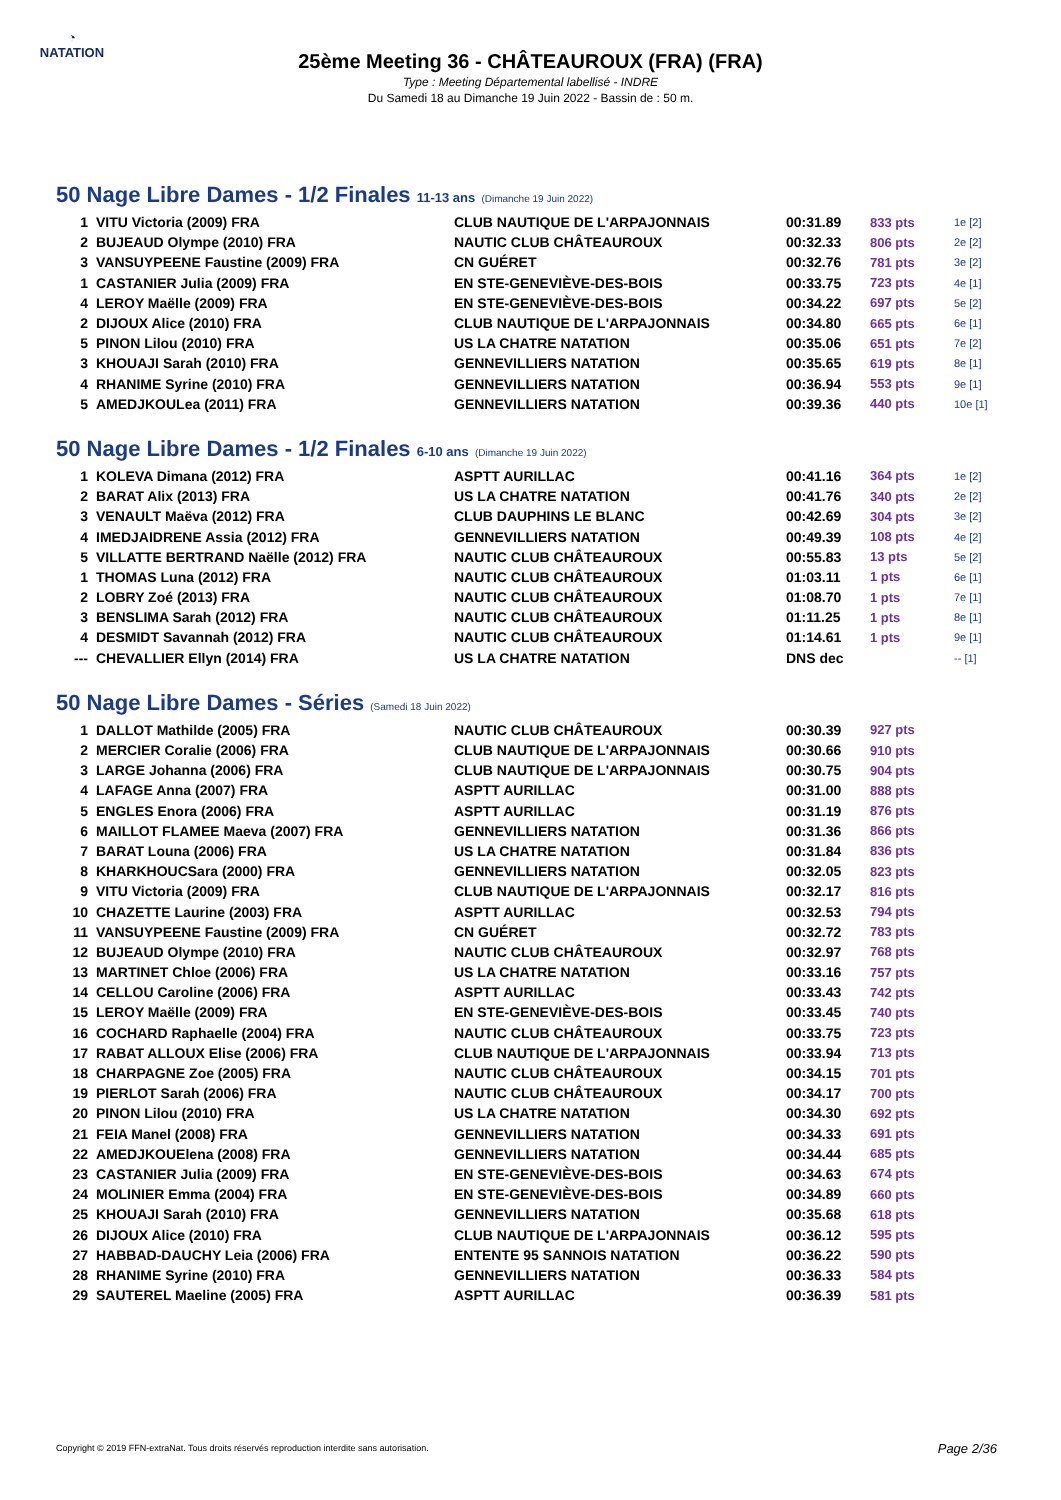◔
NATATION
25ème Meeting 36 - CHÂTEAUROUX (FRA) (FRA)
Type : Meeting Départemental labellisé - INDRE
Du Samedi 18 au Dimanche 19 Juin 2022 - Bassin de : 50 m.
50 Nage Libre Dames - 1/2 Finales 11-13 ans (Dimanche 19 Juin 2022)
| 1 | VITU Victoria (2009) FRA | CLUB NAUTIQUE DE L'ARPAJONNAIS | 00:31.89 | 833 pts | 1e [2] |
| 2 | BUJEAUD Olympe (2010) FRA | NAUTIC CLUB CHÂTEAUROUX | 00:32.33 | 806 pts | 2e [2] |
| 3 | VANSUYPEENE Faustine (2009) FRA | CN GUÉRET | 00:32.76 | 781 pts | 3e [2] |
| 1 | CASTANIER Julia (2009) FRA | EN STE-GENEVIÈVE-DES-BOIS | 00:33.75 | 723 pts | 4e [1] |
| 4 | LEROY Maëlle (2009) FRA | EN STE-GENEVIÈVE-DES-BOIS | 00:34.22 | 697 pts | 5e [2] |
| 2 | DIJOUX Alice (2010) FRA | CLUB NAUTIQUE DE L'ARPAJONNAIS | 00:34.80 | 665 pts | 6e [1] |
| 5 | PINON Lilou (2010) FRA | US LA CHATRE NATATION | 00:35.06 | 651 pts | 7e [2] |
| 3 | KHOUAJI Sarah (2010) FRA | GENNEVILLIERS NATATION | 00:35.65 | 619 pts | 8e [1] |
| 4 | RHANIME Syrine (2010) FRA | GENNEVILLIERS NATATION | 00:36.94 | 553 pts | 9e [1] |
| 5 | AMEDJKOULea (2011) FRA | GENNEVILLIERS NATATION | 00:39.36 | 440 pts | 10e [1] |
50 Nage Libre Dames - 1/2 Finales 6-10 ans (Dimanche 19 Juin 2022)
| 1 | KOLEVA Dimana (2012) FRA | ASPTT AURILLAC | 00:41.16 | 364 pts | 1e [2] |
| 2 | BARAT Alix (2013) FRA | US LA CHATRE NATATION | 00:41.76 | 340 pts | 2e [2] |
| 3 | VENAULT Maëva (2012) FRA | CLUB DAUPHINS LE BLANC | 00:42.69 | 304 pts | 3e [2] |
| 4 | IMEDJAIDRENE Assia (2012) FRA | GENNEVILLIERS NATATION | 00:49.39 | 108 pts | 4e [2] |
| 5 | VILLATTE BERTRAND Naëlle (2012) FRA | NAUTIC CLUB CHÂTEAUROUX | 00:55.83 | 13 pts | 5e [2] |
| 1 | THOMAS Luna (2012) FRA | NAUTIC CLUB CHÂTEAUROUX | 01:03.11 | 1 pts | 6e [1] |
| 2 | LOBRY Zoé (2013) FRA | NAUTIC CLUB CHÂTEAUROUX | 01:08.70 | 1 pts | 7e [1] |
| 3 | BENSLIMA Sarah (2012) FRA | NAUTIC CLUB CHÂTEAUROUX | 01:11.25 | 1 pts | 8e [1] |
| 4 | DESMIDT Savannah (2012) FRA | NAUTIC CLUB CHÂTEAUROUX | 01:14.61 | 1 pts | 9e [1] |
| --- | CHEVALLIER Ellyn (2014) FRA | US LA CHATRE NATATION | DNS dec | | -- [1] |
50 Nage Libre Dames - Séries (Samedi 18 Juin 2022)
| 1 | DALLOT Mathilde (2005) FRA | NAUTIC CLUB CHÂTEAUROUX | 00:30.39 | 927 pts |
| 2 | MERCIER Coralie (2006) FRA | CLUB NAUTIQUE DE L'ARPAJONNAIS | 00:30.66 | 910 pts |
| 3 | LARGE Johanna (2006) FRA | CLUB NAUTIQUE DE L'ARPAJONNAIS | 00:30.75 | 904 pts |
| 4 | LAFAGE Anna (2007) FRA | ASPTT AURILLAC | 00:31.00 | 888 pts |
| 5 | ENGLES Enora (2006) FRA | ASPTT AURILLAC | 00:31.19 | 876 pts |
| 6 | MAILLOT FLAMEE Maeva (2007) FRA | GENNEVILLIERS NATATION | 00:31.36 | 866 pts |
| 7 | BARAT Louna (2006) FRA | US LA CHATRE NATATION | 00:31.84 | 836 pts |
| 8 | KHARKHOUCSara (2000) FRA | GENNEVILLIERS NATATION | 00:32.05 | 823 pts |
| 9 | VITU Victoria (2009) FRA | CLUB NAUTIQUE DE L'ARPAJONNAIS | 00:32.17 | 816 pts |
| 10 | CHAZETTE Laurine (2003) FRA | ASPTT AURILLAC | 00:32.53 | 794 pts |
| 11 | VANSUYPEENE Faustine (2009) FRA | CN GUÉRET | 00:32.72 | 783 pts |
| 12 | BUJEAUD Olympe (2010) FRA | NAUTIC CLUB CHÂTEAUROUX | 00:32.97 | 768 pts |
| 13 | MARTINET Chloe (2006) FRA | US LA CHATRE NATATION | 00:33.16 | 757 pts |
| 14 | CELLOU Caroline (2006) FRA | ASPTT AURILLAC | 00:33.43 | 742 pts |
| 15 | LEROY Maëlle (2009) FRA | EN STE-GENEVIÈVE-DES-BOIS | 00:33.45 | 740 pts |
| 16 | COCHARD Raphaelle (2004) FRA | NAUTIC CLUB CHÂTEAUROUX | 00:33.75 | 723 pts |
| 17 | RABAT ALLOUX Elise (2006) FRA | CLUB NAUTIQUE DE L'ARPAJONNAIS | 00:33.94 | 713 pts |
| 18 | CHARPAGNE Zoe (2005) FRA | NAUTIC CLUB CHÂTEAUROUX | 00:34.15 | 701 pts |
| 19 | PIERLOT Sarah (2006) FRA | NAUTIC CLUB CHÂTEAUROUX | 00:34.17 | 700 pts |
| 20 | PINON Lilou (2010) FRA | US LA CHATRE NATATION | 00:34.30 | 692 pts |
| 21 | FEIA Manel (2008) FRA | GENNEVILLIERS NATATION | 00:34.33 | 691 pts |
| 22 | AMEDJKOUElena (2008) FRA | GENNEVILLIERS NATATION | 00:34.44 | 685 pts |
| 23 | CASTANIER Julia (2009) FRA | EN STE-GENEVIÈVE-DES-BOIS | 00:34.63 | 674 pts |
| 24 | MOLINIER Emma (2004) FRA | EN STE-GENEVIÈVE-DES-BOIS | 00:34.89 | 660 pts |
| 25 | KHOUAJI Sarah (2010) FRA | GENNEVILLIERS NATATION | 00:35.68 | 618 pts |
| 26 | DIJOUX Alice (2010) FRA | CLUB NAUTIQUE DE L'ARPAJONNAIS | 00:36.12 | 595 pts |
| 27 | HABBAD-DAUCHY Leia (2006) FRA | ENTENTE 95 SANNOIS NATATION | 00:36.22 | 590 pts |
| 28 | RHANIME Syrine (2010) FRA | GENNEVILLIERS NATATION | 00:36.33 | 584 pts |
| 29 | SAUTEREL Maeline (2005) FRA | ASPTT AURILLAC | 00:36.39 | 581 pts |
Copyright © 2019 FFN-extraNat. Tous droits réservés reproduction interdite sans autorisation.
Page 2/36